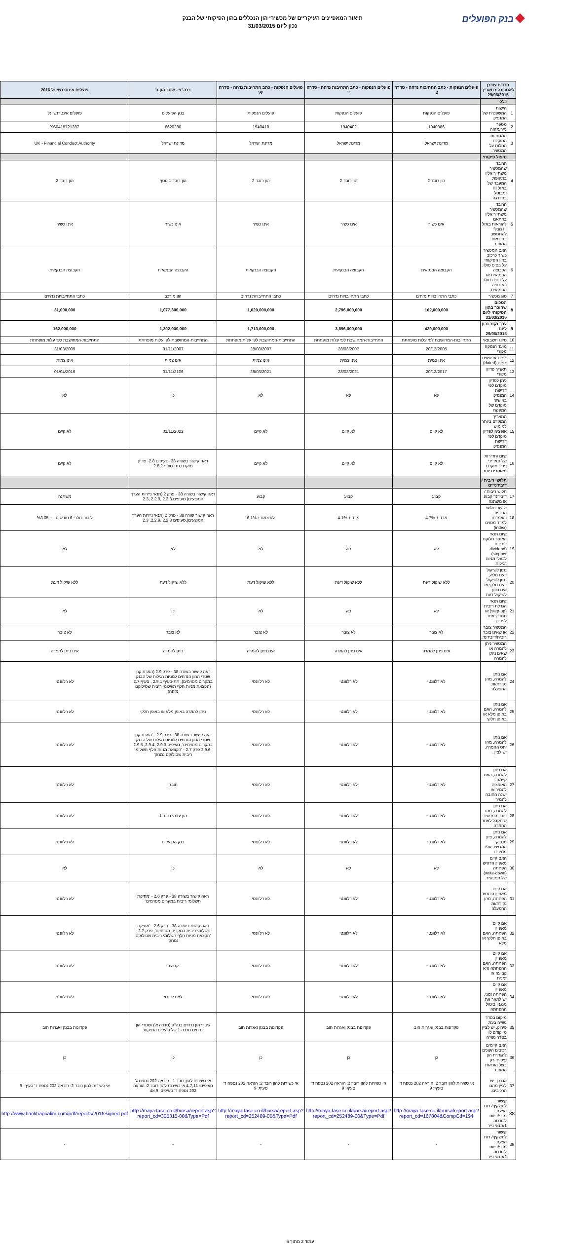בנק הפועלים
תיאור המאפיינים העיקריים של מכשירי הון הנכללים בהון הפיקוחי של הבנק
נכון ליום 31/03/2015
| הדו"ח עודכן לאחרונה בתאריך 29/06/2015 | | פועלים הנפקות - כתב התחיבות נדחה - סדרה ט' | פועלים הנפקות - כתב התחיבות נדחה - סדרה י' | פועלים הנפקות - כתב התחיבות נדחה - סדרה יא' | בנה"פ - שטר הון ג' | פועלים אינטרנשיונל 2016 |
| --- | --- | --- | --- | --- | --- | --- |
| | כללי | | | | | |
| 1 | הישות המשפטית של המנפיק | פועלים הנפקות | פועלים הנפקות | פועלים הנפקות | בנק הפועלים | פועלים אינטרנשיונל |
| 2 | מספר נייר/מזהה | 1940386 | 1940402 | 1940410 | 6620280 | XS0418721287 |
| 3 | המסגרות החוקיות החלות על המכשיר. | מדינת ישראל | מדינת ישראל | מדינת ישראל | מדינת ישראל | UK - Financial Conduct Authority |
| | טיפול פיקוחי | | | | | |
| 4 | הרובד שהמכשיר משתייך אליו בתקופת המעבר של באזל III ומבוטל בהדרגה | הון רובד 2 | הון רובד 2 | הון רובד 2 | הון רובד 1 נוסף | הון רובד 2 |
| 5 | הרובד שהמכשיר משתייך אליו בהתאם להוראות באזל III מבלי להתחשב בהוראות המעבר. | אינו כשיר | אינו כשיר | אינו כשיר | אינו כשיר | אינו כשיר |
| 6 | האם המכשיר כשיר כרכיב בהון הפיקוחי על בסיס סולו, הקבוצה הבנקאית או על בסיס סולו והקבוצה הבנקאית. | הקבוצה הבנקאית | הקבוצה הבנקאית | הקבוצה הבנקאית | הקבוצה הבנקאית | הקבוצה הבנקאית |
| 7 | סוג מכשיר | כתבי התחייבויות נדחים | כתבי התחייבויות נדחים | כתבי התחייבויות נדחים | הון מורכב | כתבי התחייבויות נדחים |
| 8 | הסכום שהוכר בהון הפיקוחי ליום 31/03/2015 | 102,000,000 | 2,796,000,000 | 1,020,000,000 | 1,077,300,000 | 31,000,000 |
| 9 | ערך נקוב נכון ליום 29/06/2015 | 429,000,000 | 3,896,000,000 | 1,713,000,000 | 1,302,000,000 | 162,000,000 |
| 10 | סיווג חשבונאי | התחייבות-המחושבת לפי עלות מופחתת | התחייבות-המחושבת לפי עלות מופחתת | התחייבות-המחושבת לפי עלות מופחתת | התחייבות-המחושבת לפי עלות מופחתת | התחייבות-המחושבת לפי עלות מופחתת |
| 11 | מועד הנפקה מקורי | 20/12/2005 | 28/03/2007 | 28/03/2007 | 01/11/2007 | 31/03/2009 |
| 12 | צמית או שאינו צמית (dated) | אינו צמית | אינו צמית | אינו צמית | אינו צמית | אינו צמית |
| 13 | תאריך פדיון מקורי | 20/12/2017 | 28/03/2021 | 28/03/2021 | 01/11/2106 | 01/04/2016 |
| 14 | ניתן לפדיון מוקדם לפי דרישת המנפיק באישור מוקדם של המפקח | לא | לא | לא | כן | לא |
| 15 | התאריך המוקדם ביותר למימוש אופציה לפדיון מוקדם לפי דרישת המנפיק | לא קיים | לא קיים | לא קיים | 01/11/2022 | לא קיים |
| 16 | קיום ותדירות של תאריכי פדיון מוקדם מאוחרים יותר | לא קיים | לא קיים | לא קיים | ראה קישור בשורה 38 -סעיפים 2.8- פדיון מוקדם,תת-סעיף 2.8.2 | לא קיים |
| | תלושי ריבית / דיבידנדים | | | | | |
| 17 | תלוש ריבית / דיבידנד קבוע או משתנה | קבוע | קבוע | קבוע | ראה קישור בשורה 38 - פרק 2 (תנאי ניירות הערך המוצעים) סעיפים 2.2.8 ,2.2.9 ,2.3 | משתנה |
| 18 | שיעור תלוש הריבית והצמדתו למדד מסוים (index) | מדד + 4.7% | מדד + 4.1% | לא צמוד+ 6.1% | ראה קישור שורה 38 - פרק 2 (תנאי ניירות הערך המוצעים),סעיפים 2.2.8 ,2.2.9, 2.3 | ליבור דולרי 6 חודשים , + %3.05 |
| 19 | קיום תנאי האוסר חלוקת דיבידנד (dividend stopper) לבעלי מניות רגילות | לא | לא | לא | לא | לא |
| 20 | נתון לשיקול דעת מלא, נתון לשיקול דעת חלקי או אינו נתון לשיקול דעת | ללא שיקול דעת | ללא שיקול דעת | ללא שיקול דעת | ללא שיקול דעת | ללא שיקול דעת |
| 21 | קיום תנאי הגדלת ריבית (step-up) או תמריץ אחר לפדיון. | לא | לא | לא | כן | לא |
| 22 | המכשיר צובר או שאינו צובר ריבית/דיבידנד, | לא צובר | לא צובר | לא צובר | לא צובר | לא צובר |
| 23 | המכשיר ניתן להמרה או שאינו ניתן להמרה | אינו ניתן להמרה | אינו ניתן להמרה | אינו ניתן להמרה | ניתן להמרה | אינו ניתן להמרה |
| 24 | אם ניתן להמרה, מהן נקודת/ות ההפעלה | לא רלוונטי | לא רלוונטי | לא רלוונטי | ראה קישור בשורה 38 - פרק 2.9 (המרת קרן שטרי ההון הנדחים למניות רגילות של הבנק במקרים מסוימים), תת-סעיף 2.9.1 , סעיף 2.7 (הקצאת מניות חלף תשלומי ריבית שסילוקם נדחה) | לא רלוונטי |
| 25 | אם ניתן להמרה, האם באופן מלא או באופן חלקי | לא רלוונטי | לא רלוונטי | לא רלוונטי | ניתן להמרה באופן מלא או באופן חלקי | לא רלוונטי |
| 26 | אם ניתן להמרה, מהו יחס ההמרה, יש לציין. | לא רלוונטי | לא רלוונטי | לא רלוונטי | ראה קישור בשורה 38 - פרק 2.9 - 'המרת קרן שטרי ההון הנדחים למניות רגילות של הבנק במקרים מסוימים', סעיפים 2.9.3 ,2.9.4, 2.9.5 ,2.9.6 פרק 2.7 - 'הקצאת מניות חלף תשלומי ריבית שסילוקם נמחק' | לא רלוונטי |
| 27 | אם ניתן להמרה, האם קיימת האופציה להמיר או ישנה החובה להמיר | לא רלוונטי | לא רלוונטי | לא רלוונטי | חובה | לא רלוונטי |
| 28 | אם ניתן להמרה, מהו רובד המכשיר שיתקבל לאחר ההמרה. | לא רלוונטי | לא רלוונטי | לא רלוונטי | הון עצמי רובד 1 | לא רלוונטי |
| 29 | אם ניתן להמרה, ציון מנפיק המכשיר אליו ממירים | לא רלוונטי | לא רלוונטי | לא רלוונטי | בנק הפועלים | לא רלוונטי |
| 30 | האם קיים מאפיין הדורש הפחתה (write-down) של המכשיר. | לא | לא | לא | כן | לא |
| 31 | אם קיים מאפיין הדורש הפחתה, מהן נקודת/ות ההפעלה | לא רלוונטי | לא רלוונטי | לא רלוונטי | ראה קישור בשורה 38 - פרק 2.6 - 'מחיקת תשלומי ריבית במקרים מסוימים' | לא רלוונטי |
| 32 | אם קיים מאפיין הפחתה, האם באופן חלקי או מלא | לא רלוונטי | לא רלוונטי | לא רלוונטי | ראה קישור בשורה 38 - פרק 2.6 - 'מחיקת תשלומי ריבית במקרים מסוימים', פרק 2.7 - 'הקצאת מניות חלף תשלומי ריבית שסילוקם נמחק' | לא רלוונטי |
| 33 | אם קיים מאפיין הפחתה, האם ההפחתה היא קבועה או זמנית | לא רלוונטי | לא רלוונטי | לא רלוונטי | קבועה | לא רלוונטי |
| 34 | אם קיים מאפיין הפחתה זמני, יש לתאר את מנגנון ביטול ההפחתה | לא רלוונטי | לא רלוונטי | לא רלוונטי | לא רלוונטי | לא רלוונטי |
| 35 | מיקום בסדר נשייה בעת פירוק, יש לציין מי קודם לו בסדר נשייה | פקדונות בבנק ואגרות חוב | פקדונות בבנק ואגרות חוב | פקדונות בבנק ואגרות חוב | שטרי הון נדחים בנה"פ (סדרה א') ושטרי הון נדחים סדרה 1 של פועלים הנפקות | פקדונות בבנק ואגרות חוב |
| 36 | האם קיימים רכיבים העונים להגדרת הון פיקוחי רק בשל הוראות המעבר | כן | כן | כן | כן | כן |
| 37 | אם כן, יש לציין מהם הרכיבים. | אי כשירות להון רובד 2: הוראה 202 נספח ד' סעיף: 9 | אי כשירות להון רובד 2: הוראה 202 נספח ד' סעיף: 9 | אי כשירות להון רובד 2: הוראה 202 נספח ד' סעיף: 9 | אי כשירות להון רובד 1 : הוראה 202 נספח ג' סעיפים: 4,7,11 אי כשירות להון רובד 2: הוראה 202 נספח ד' סעיפים: 9,א4 | אי כשירות להון רובד 2: הוראה 202 נספח ד' סעיף: 9 |
| 38 | קישור לתשקיף/ דוח הצעת מדף/דיווח לבורסה 1/תנאי נייר | http://maya.tase.co.il/bursa/report.asp?report_cd=167804&CompCd=194 | http://maya.tase.co.il/bursa/report.asp?report_cd=252489-00&Type=Pdf | http://maya.tase.co.il/bursa/report.asp?report_cd=252489-00&Type=Pdf | http://maya.tase.co.il/bursa/report.asp?report_cd=305315-00&Type=Pdf | http://www.bankhapoalim.com/pdf/reports/2016Signed.pdf |
| 39 | קישור לתשקיף/ דוח הצעת מדף/דיווח לבורסה 2/תנאי נייר | - | - | - | - | - |
עמוד 2 מתוך 5